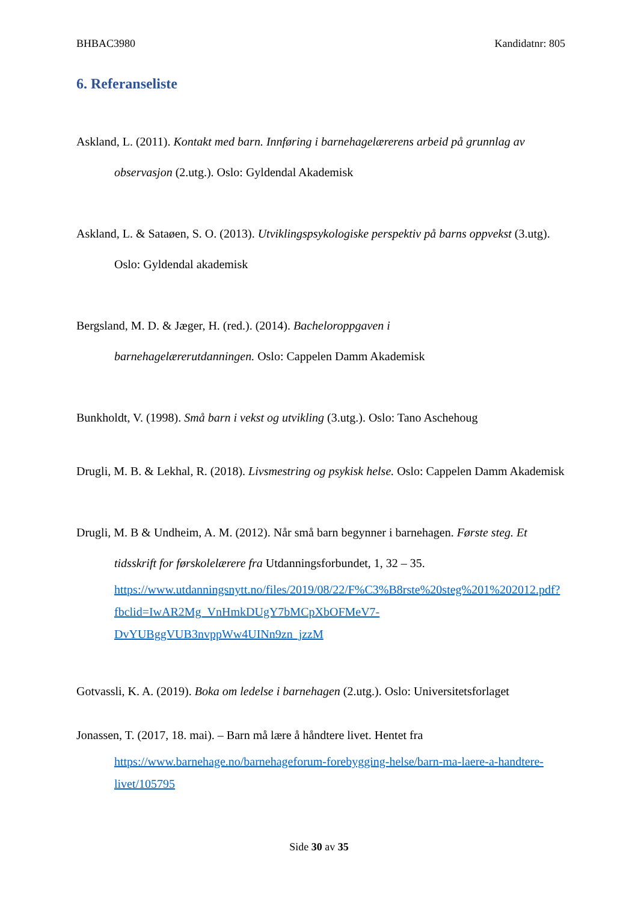BHBAC3980 Kandidatnr: 805
6. Referanseliste
Askland, L. (2011). Kontakt med barn. Innføring i barnehagelærerens arbeid på grunnlag av observasjon (2.utg.). Oslo: Gyldendal Akademisk
Askland, L. & Sataøen, S. O. (2013). Utviklingspsykologiske perspektiv på barns oppvekst (3.utg). Oslo: Gyldendal akademisk
Bergsland, M. D. & Jæger, H. (red.). (2014). Bacheloroppgaven i
barnehagelærerutdanningen. Oslo: Cappelen Damm Akademisk
Bunkholdt, V. (1998). Små barn i vekst og utvikling (3.utg.). Oslo: Tano Aschehoug
Drugli, M. B. & Lekhal, R. (2018). Livsmestring og psykisk helse. Oslo: Cappelen Damm Akademisk
Drugli, M. B & Undheim, A. M. (2012). Når små barn begynner i barnehagen. Første steg. Et tidsskrift for førskolelærere fra Utdanningsforbundet, 1, 32 – 35.
https://www.utdanningsnytt.no/files/2019/08/22/F%C3%B8rste%20steg%201%202012.pdf?fbclid=IwAR2Mg_VnHmkDUgY7bMCpXbOFMeV7-DvYUBggVUB3nvppWw4UINn9zn_jzzM
Gotvassli, K. A. (2019). Boka om ledelse i barnehagen (2.utg.). Oslo: Universitetsforlaget
Jonassen, T. (2017, 18. mai). – Barn må lære å håndtere livet. Hentet fra
https://www.barnehage.no/barnehageforum-forebygging-helse/barn-ma-laere-a-handtere-livet/105795
Side 30 av 35